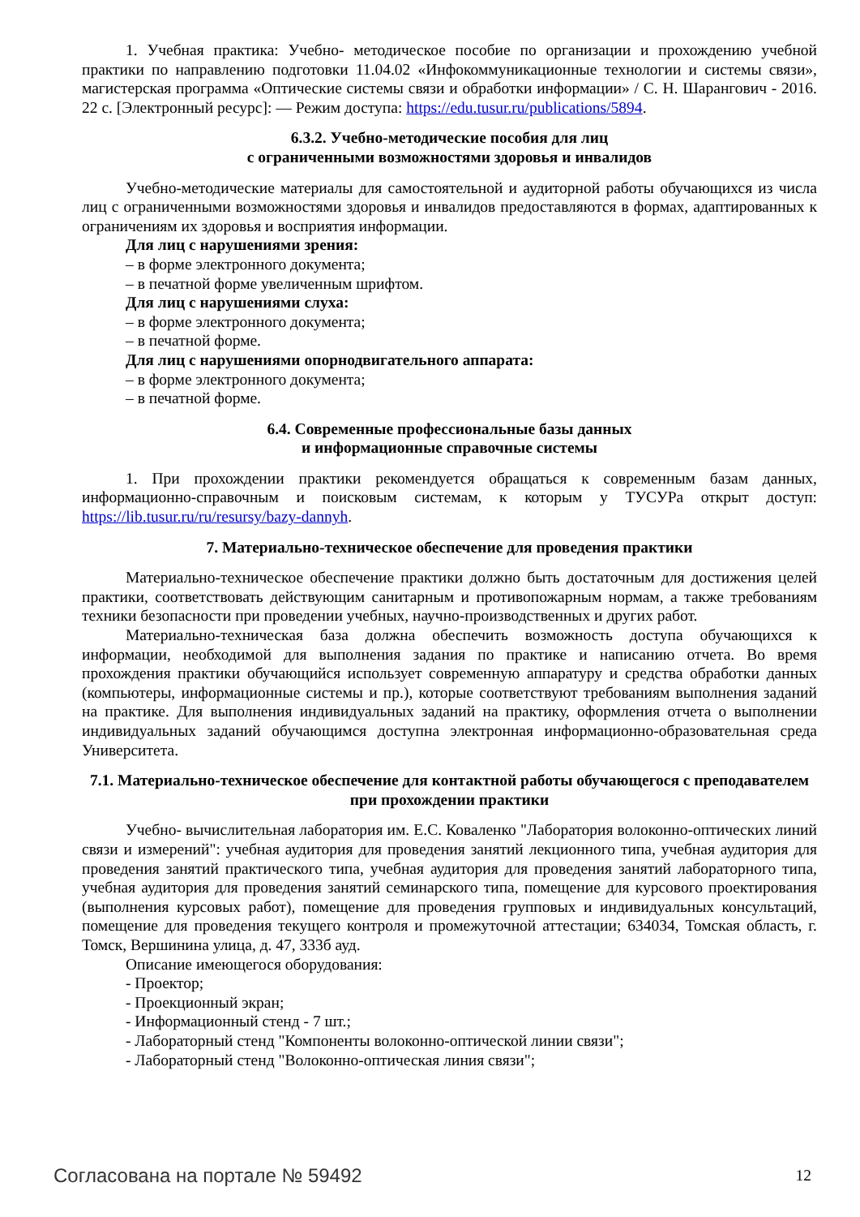1. Учебная практика: Учебно- методическое пособие по организации и прохождению учебной практики по направлению подготовки 11.04.02 «Инфокоммуникационные технологии и системы связи», магистерская программа «Оптические системы связи и обработки информации» / С. Н. Шарангович - 2016. 22 с. [Электронный ресурс]: — Режим доступа: https://edu.tusur.ru/publications/5894.
6.3.2. Учебно-методические пособия для лиц
с ограниченными возможностями здоровья и инвалидов
Учебно-методические материалы для самостоятельной и аудиторной работы обучающихся из числа лиц с ограниченными возможностями здоровья и инвалидов предоставляются в формах, адаптированных к ограничениям их здоровья и восприятия информации.
Для лиц с нарушениями зрения:
– в форме электронного документа;
– в печатной форме увеличенным шрифтом.
Для лиц с нарушениями слуха:
– в форме электронного документа;
– в печатной форме.
Для лиц с нарушениями опорнодвигательного аппарата:
– в форме электронного документа;
– в печатной форме.
6.4. Современные профессиональные базы данных
и информационные справочные системы
1. При прохождении практики рекомендуется обращаться к современным базам данных, информационно-справочным и поисковым системам, к которым у ТУСУРа открыт доступ: https://lib.tusur.ru/ru/resursy/bazy-dannyh.
7. Материально-техническое обеспечение для проведения практики
Материально-техническое обеспечение практики должно быть достаточным для достижения целей практики, соответствовать действующим санитарным и противопожарным нормам, а также требованиям техники безопасности при проведении учебных, научно-производственных и других работ.
Материально-техническая база должна обеспечить возможность доступа обучающихся к информации, необходимой для выполнения задания по практике и написанию отчета. Во время прохождения практики обучающийся использует современную аппаратуру и средства обработки данных (компьютеры, информационные системы и пр.), которые соответствуют требованиям выполнения заданий на практике. Для выполнения индивидуальных заданий на практику, оформления отчета о выполнении индивидуальных заданий обучающимся доступна электронная информационно-образовательная среда Университета.
7.1. Материально-техническое обеспечение для контактной работы обучающегося с преподавателем при прохождении практики
Учебно- вычислительная лаборатория им. Е.С. Коваленко "Лаборатория волоконно-оптических линий связи и измерений": учебная аудитория для проведения занятий лекционного типа, учебная аудитория для проведения занятий практического типа, учебная аудитория для проведения занятий лабораторного типа, учебная аудитория для проведения занятий семинарского типа, помещение для курсового проектирования (выполнения курсовых работ), помещение для проведения групповых и индивидуальных консультаций, помещение для проведения текущего контроля и промежуточной аттестации; 634034, Томская область, г. Томск, Вершинина улица, д. 47, 333б ауд.
Описание имеющегося оборудования:
- Проектор;
- Проекционный экран;
- Информационный стенд - 7 шт.;
- Лабораторный стенд "Компоненты волоконно-оптической линии связи";
- Лабораторный стенд "Волоконно-оптическая линия связи";
Согласована на портале № 59492 12